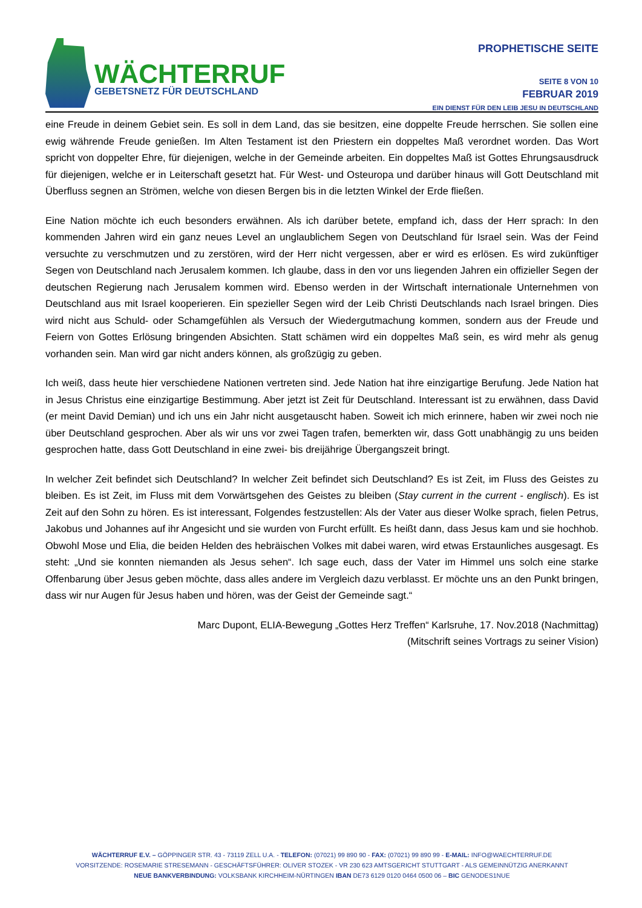WÄCHTERRUF
GEBETSNETZ FÜR DEUTSCHLAND
PROPHETISCHE SEITE
SEITE 8 VON 10
FEBRUAR 2019
EIN DIENST FÜR DEN LEIB JESU IN DEUTSCHLAND
eine Freude in deinem Gebiet sein. Es soll in dem Land, das sie besitzen, eine doppelte Freude herrschen. Sie sollen eine ewig währende Freude genießen. Im Alten Testament ist den Priestern ein doppeltes Maß verordnet worden. Das Wort spricht von doppelter Ehre, für diejenigen, welche in der Gemeinde arbeiten. Ein doppeltes Maß ist Gottes Ehrungsausdruck für diejenigen, welche er in Leiterschaft gesetzt hat. Für West- und Osteuropa und darüber hinaus will Gott Deutschland mit Überfluss segnen an Strömen, welche von diesen Bergen bis in die letzten Winkel der Erde fließen.
Eine Nation möchte ich euch besonders erwähnen. Als ich darüber betete, empfand ich, dass der Herr sprach: In den kommenden Jahren wird ein ganz neues Level an unglaublichem Segen von Deutschland für Israel sein. Was der Feind versuchte zu verschmutzen und zu zerstören, wird der Herr nicht vergessen, aber er wird es erlösen. Es wird zukünftiger Segen von Deutschland nach Jerusalem kommen. Ich glaube, dass in den vor uns liegenden Jahren ein offizieller Segen der deutschen Regierung nach Jerusalem kommen wird. Ebenso werden in der Wirtschaft internationale Unternehmen von Deutschland aus mit Israel kooperieren. Ein spezieller Segen wird der Leib Christi Deutschlands nach Israel bringen. Dies wird nicht aus Schuld- oder Schamgefühlen als Versuch der Wiedergutmachung kommen, sondern aus der Freude und Feiern von Gottes Erlösung bringenden Absichten. Statt schämen wird ein doppeltes Maß sein, es wird mehr als genug vorhanden sein. Man wird gar nicht anders können, als großzügig zu geben.
Ich weiß, dass heute hier verschiedene Nationen vertreten sind. Jede Nation hat ihre einzigartige Berufung. Jede Nation hat in Jesus Christus eine einzigartige Bestimmung. Aber jetzt ist Zeit für Deutschland. Interessant ist zu erwähnen, dass David (er meint David Demian) und ich uns ein Jahr nicht ausgetauscht haben. Soweit ich mich erinnere, haben wir zwei noch nie über Deutschland gesprochen. Aber als wir uns vor zwei Tagen trafen, bemerkten wir, dass Gott unabhängig zu uns beiden gesprochen hatte, dass Gott Deutschland in eine zwei- bis dreijährige Übergangszeit bringt.
In welcher Zeit befindet sich Deutschland? In welcher Zeit befindet sich Deutschland? Es ist Zeit, im Fluss des Geistes zu bleiben. Es ist Zeit, im Fluss mit dem Vorwärtsgehen des Geistes zu bleiben (Stay current in the current - englisch). Es ist Zeit auf den Sohn zu hören. Es ist interessant, Folgendes festzustellen: Als der Vater aus dieser Wolke sprach, fielen Petrus, Jakobus und Johannes auf ihr Angesicht und sie wurden von Furcht erfüllt. Es heißt dann, dass Jesus kam und sie hochhob. Obwohl Mose und Elia, die beiden Helden des hebräischen Volkes mit dabei waren, wird etwas Erstaunliches ausgesagt. Es steht: „Und sie konnten niemanden als Jesus sehen“. Ich sage euch, dass der Vater im Himmel uns solch eine starke Offenbarung über Jesus geben möchte, dass alles andere im Vergleich dazu verblasst. Er möchte uns an den Punkt bringen, dass wir nur Augen für Jesus haben und hören, was der Geist der Gemeinde sagt.“
Marc Dupont, ELIA-Bewegung „Gottes Herz Treffen“ Karlsruhe, 17. Nov.2018 (Nachmittag)
(Mitschrift seines Vortrags zu seiner Vision)
WÄCHTERRUF E.V. – GÖPPINGER STR. 43 - 73119 ZELL U.A. - TELEFON: (07021) 99 890 90 - FAX: (07021) 99 890 99 - E-MAIL: INFO@WAECHTERRUF.DE
VORSITZENDE: ROSEMARIE STRESEMANN - GESCHÄFTSFÜHRER: OLIVER STOZEK - VR 230 623 AMTSGERICHT STUTTGART - ALS GEMEINNÜTZIG ANERKANNT
NEUE BANKVERBINDUNG: VOLKSBANK KIRCHHEIM-NÜRTINGEN IBAN DE73 6129 0120 0464 0500 06 – BIC GENODES1NUE